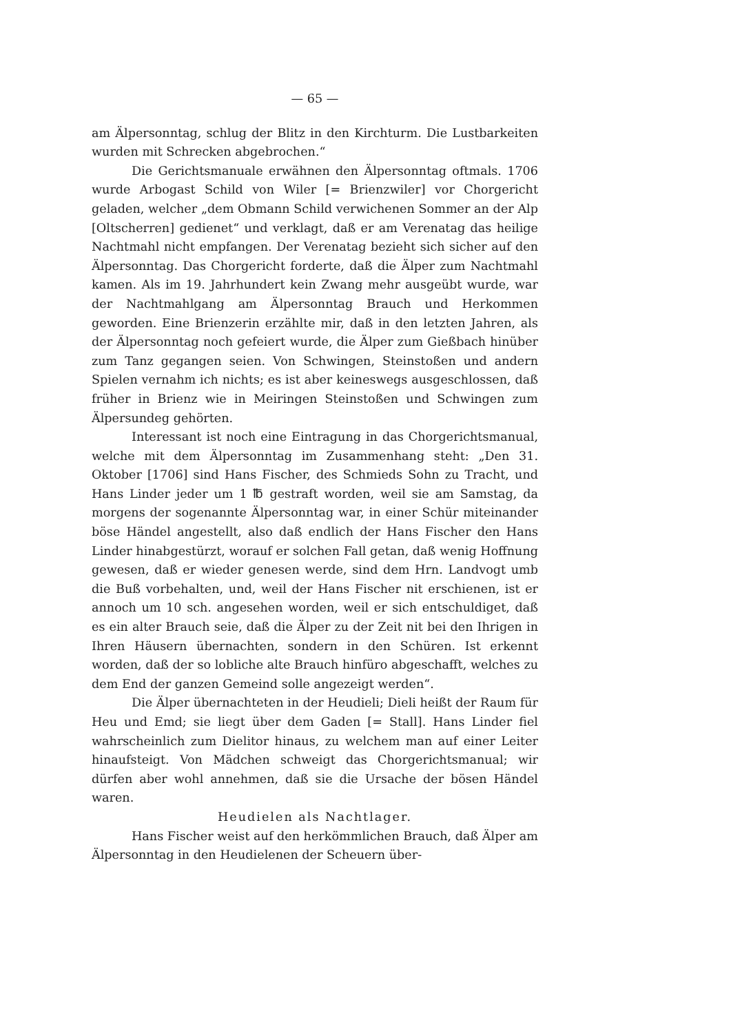— 65 —
am Älpersonntag, schlug der Blitz in den Kirchturm. Die Lustbarkeiten wurden mit Schrecken abgebrochen.“
Die Gerichtsmanuale erwähnen den Älpersonntag oftmals. 1706 wurde Arbogast Schild von Wiler [= Brienzwiler] vor Chorgericht geladen, welcher „dem Obmann Schild verwichenen Sommer an der Alp [Oltscherren] gedienet“ und verklagt, daß er am Verenatag das heilige Nachtmahl nicht empfangen. Der Verenatag bezieht sich sicher auf den Älpersonntag. Das Chorgericht forderte, daß die Älper zum Nachtmahl kamen. Als im 19. Jahrhundert kein Zwang mehr ausgeübt wurde, war der Nachtmahlgang am Älpersonntag Brauch und Herkommen geworden. Eine Brienzerin erzählte mir, daß in den letzten Jahren, als der Älpersonntag noch gefeiert wurde, die Älper zum Gießbach hinüber zum Tanz gegangen seien. Von Schwingen, Steinstoßen und andern Spielen vernahm ich nichts; es ist aber keineswegs ausgeschlossen, daß früher in Brienz wie in Meiringen Steinstoßen und Schwingen zum Älpersundeg gehörten.
Interessant ist noch eine Eintragung in das Chorgerichtsmanual, welche mit dem Älpersonntag im Zusammenhang steht: „Den 31. Oktober [1706] sind Hans Fischer, des Schmieds Sohn zu Tracht, und Hans Linder jeder um 1 ℔ gestraft worden, weil sie am Samstag, da morgens der sogenannte Älpersonntag war, in einer Schür miteinander böse Händel angestellt, also daß endlich der Hans Fischer den Hans Linder hinabgestürzt, worauf er solchen Fall getan, daß wenig Hoffnung gewesen, daß er wieder genesen werde, sind dem Hrn. Landvogt umb die Buß vorbehalten, und, weil der Hans Fischer nit erschienen, ist er annoch um 10 sch. angesehen worden, weil er sich entschuldiget, daß es ein alter Brauch seie, daß die Älper zu der Zeit nit bei den Ihrigen in Ihren Häusern übernachten, sondern in den Schüren. Ist erkennt worden, daß der so lobliche alte Brauch hinfüro abgeschafft, welches zu dem End der ganzen Gemeind solle angezeigt werden“.
Die Älper übernachteten in der Heudieli; Dieli heißt der Raum für Heu und Emd; sie liegt über dem Gaden [= Stall]. Hans Linder fiel wahrscheinlich zum Dielitor hinaus, zu welchem man auf einer Leiter hinaufsteigt. Von Mädchen schweigt das Chorgerichtsmanual; wir dürfen aber wohl annehmen, daß sie die Ursache der bösen Händel waren.
Heudielen als Nachtlager.
Hans Fischer weist auf den herkömmlichen Brauch, daß Älper am Älpersonntag in den Heudielenen der Scheuern über-